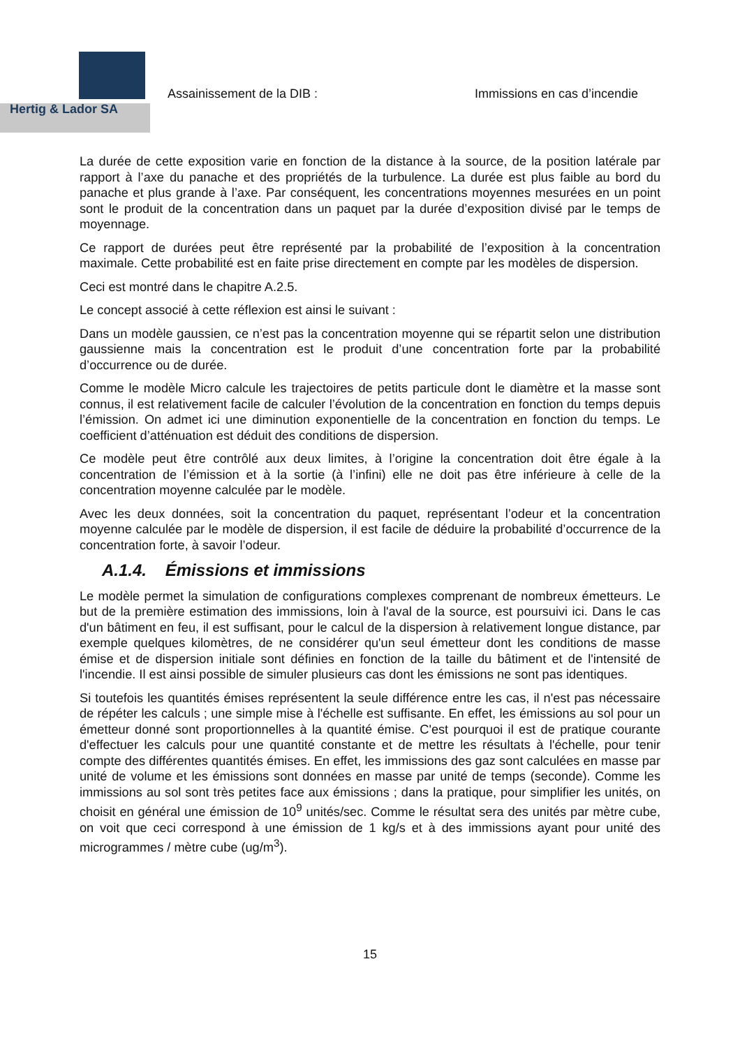Hertig & Lador SA
Assainissement de la DIB : Immissions en cas d’incendie
La durée de cette exposition varie en fonction de la distance à la source, de la position latérale par rapport à l’axe du panache et des propriétés de la turbulence. La durée est plus faible au bord du panache et plus grande à l’axe. Par conséquent, les concentrations moyennes mesurées en un point sont le produit de la concentration dans un paquet par la durée d’exposition divisé par le temps de moyennage.
Ce rapport de durées peut être représenté par la probabilité de l’exposition à la concentration maximale. Cette probabilité est en faite prise directement en compte par les modèles de dispersion.
Ceci est montré dans le chapitre A.2.5.
Le concept associé à cette réflexion est ainsi le suivant :
Dans un modèle gaussien, ce n’est pas la concentration moyenne qui se répartit selon une distribution gaussienne mais la concentration est le produit d’une concentration forte par la probabilité d’occurrence ou de durée.
Comme le modèle Micro calcule les trajectoires de petits particule dont le diamètre et la masse sont connus, il est relativement facile de calculer l’évolution de la concentration en fonction du temps depuis l’émission. On admet ici une diminution exponentielle de la concentration en fonction du temps. Le coefficient d’atténuation est déduit des conditions de dispersion.
Ce modèle peut être contrôlé aux deux limites, à l’origine la concentration doit être égale à la concentration de l’émission et à la sortie (à l’infini) elle ne doit pas être inférieure à celle de la concentration moyenne calculée par le modèle.
Avec les deux données, soit la concentration du paquet, représentant l’odeur et la concentration moyenne calculée par le modèle de dispersion, il est facile de déduire la probabilité d’occurrence de la concentration forte, à savoir l’odeur.
A.1.4. Émissions et immissions
Le modèle permet la simulation de configurations complexes comprenant de nombreux émetteurs. Le but de la première estimation des immissions, loin à l'aval de la source, est poursuivi ici. Dans le cas d'un bâtiment en feu, il est suffisant, pour le calcul de la dispersion à relativement longue distance, par exemple quelques kilomètres, de ne considérer qu'un seul émetteur dont les conditions de masse émise et de dispersion initiale sont définies en fonction de la taille du bâtiment et de l'intensité de l'incendie. Il est ainsi possible de simuler plusieurs cas dont les émissions ne sont pas identiques.
Si toutefois les quantités émises représentent la seule différence entre les cas, il n'est pas nécessaire de répéter les calculs ; une simple mise à l'échelle est suffisante. En effet, les émissions au sol pour un émetteur donné sont proportionnelles à la quantité émise. C'est pourquoi il est de pratique courante d'effectuer les calculs pour une quantité constante et de mettre les résultats à l'échelle, pour tenir compte des différentes quantités émises. En effet, les immissions des gaz sont calculées en masse par unité de volume et les émissions sont données en masse par unité de temps (seconde). Comme les immissions au sol sont très petites face aux émissions ; dans la pratique, pour simplifier les unités, on choisit en général une émission de 10<sup>9</sup> unités/sec. Comme le résultat sera des unités par mètre cube, on voit que ceci correspond à une émission de 1 kg/s et à des immissions ayant pour unité des microgrammes / mètre cube (ug/m<sup>3</sup>).
15